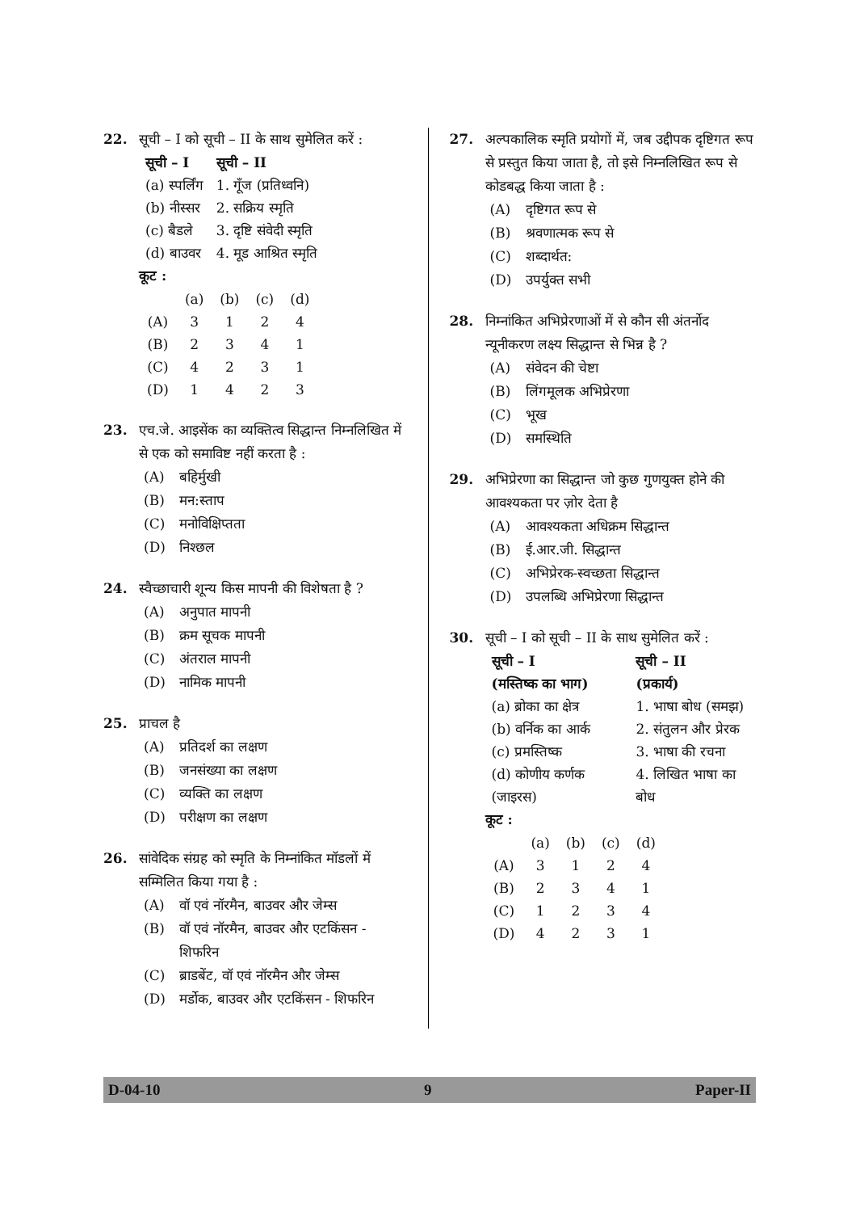22. सूची – I को सूची – II के साथ सुमेलित करें :
| सूची – I | सूची – II |
| --- | --- |
| (a) स्पर्लिंग | 1. गूँज (प्रतिध्वनि) |
| (b) नीस्सर | 2. सक्रिय स्मृति |
| (c) बैडले | 3. दृष्टि संवेदी स्मृति |
| (d) बाउवर | 4. मूड आश्रित स्मृति |
कूट :
| | (a) | (b) | (c) | (d) |
| (A) | 3 | 1 | 2 | 4 |
| (B) | 2 | 3 | 4 | 1 |
| (C) | 4 | 2 | 3 | 1 |
| (D) | 1 | 4 | 2 | 3 |
23. एच.जे. आइसेंक का व्यक्तित्व सिद्धान्त निम्नलिखित में से एक को समाविष्ट नहीं करता है :
(A) बहिर्मुखी
(B) मन:स्ताप
(C) मनोविक्षिप्तता
(D) निश्छल
24. स्वैच्छाचारी शून्य किस मापनी की विशेषता है ?
(A) अनुपात मापनी
(B) क्रम सूचक मापनी
(C) अंतराल मापनी
(D) नामिक मापनी
25. प्राचल है
(A) प्रतिदर्श का लक्षण
(B) जनसंख्या का लक्षण
(C) व्यक्ति का लक्षण
(D) परीक्षण का लक्षण
26. सांवेदिक संग्रह को स्मृति के निम्नांकित मॉडलों में सम्मिलित किया गया है :
(A) वॉ एवं नॉरमैन, बाउवर और जेम्स
(B) वॉ एवं नॉरमैन, बाउवर और एटकिंसन - शिफरिन
(C) ब्राडबेंट, वॉ एवं नॉरमैन और जेम्स
(D) मर्डोक, बाउवर और एटकिंसन - शिफरिन
27. अल्पकालिक स्मृति प्रयोगों में, जब उद्दीपक दृष्टिगत रूप से प्रस्तुत किया जाता है, तो इसे निम्नलिखित रूप से कोडबद्ध किया जाता है :
(A) दृष्टिगत रूप से
(B) श्रवणात्मक रूप से
(C) शब्दार्थत:
(D) उपर्युक्त सभी
28. निम्नांकित अभिप्रेरणाओं में से कौन सी अंतर्नोद न्यूनीकरण लक्ष्य सिद्धान्त से भिन्न है ?
(A) संवेदन की चेष्टा
(B) लिंगमूलक अभिप्रेरणा
(C) भूख
(D) समस्थिति
29. अभिप्रेरणा का सिद्धान्त जो कुछ गुणयुक्त होने की आवश्यकता पर ज़ोर देता है
(A) आवश्यकता अधिक्रम सिद्धान्त
(B) ई.आर.जी. सिद्धान्त
(C) अभिप्रेरक-स्वच्छता सिद्धान्त
(D) उपलब्धि अभिप्रेरणा सिद्धान्त
30. सूची – I को सूची – II के साथ सुमेलित करें :
| सूची – I | सूची – II |
| --- | --- |
| (मस्तिष्क का भाग) | (प्रकार्य) |
| (a) ब्रोका का क्षेत्र | 1. भाषा बोध (समझ) |
| (b) वर्निक का आर्क | 2. संतुलन और प्रेरक |
| (c) प्रमस्तिष्क | 3. भाषा की रचना |
| (d) कोणीय कर्णक (जाइरस) | 4. लिखित भाषा का बोध |
कूट :
| | (a) | (b) | (c) | (d) |
| (A) | 3 | 1 | 2 | 4 |
| (B) | 2 | 3 | 4 | 1 |
| (C) | 1 | 2 | 3 | 4 |
| (D) | 4 | 2 | 3 | 1 |
D-04-10 9 Paper-II